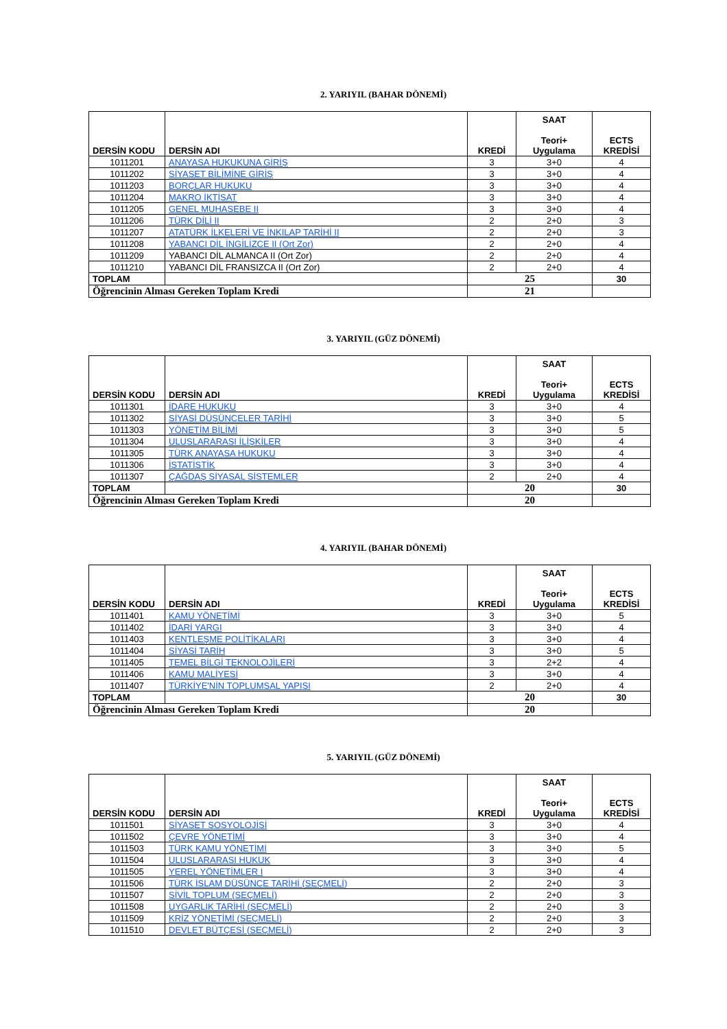2. YARIYIL (BAHAR DÖNEMİ)
| DERSİN KODU | DERSİN ADI | KREDİ | SAAT Teori+ Uygulama | ECTS KREDİSİ |
| --- | --- | --- | --- | --- |
| 1011201 | ANAYASA HUKUKUNA GİRİŞ | 3 | 3+0 | 4 |
| 1011202 | SİYASET BİLİMİNE GİRİŞ | 3 | 3+0 | 4 |
| 1011203 | BORÇLAR HUKUKU | 3 | 3+0 | 4 |
| 1011204 | MAKRO İKTİSAT | 3 | 3+0 | 4 |
| 1011205 | GENEL MUHASEBE II | 3 | 3+0 | 4 |
| 1011206 | TÜRK DİLİ II | 2 | 2+0 | 3 |
| 1011207 | ATATÜRK İLKELERİ VE İNKILAP TARİHİ II | 2 | 2+0 | 3 |
| 1011208 | YABANCI DİL İNGİLİZCE II (Ort Zor) | 2 | 2+0 | 4 |
| 1011209 | YABANCI DİL ALMANCA II (Ort Zor) | 2 | 2+0 | 4 |
| 1011210 | YABANCI DİL FRANSIZCA II (Ort Zor) | 2 | 2+0 | 4 |
| TOPLAM | | 25 | | 30 |
| Öğrencinin Alması Gereken Toplam Kredi | | 21 | | |
3. YARIYIL (GÜZ DÖNEMİ)
| DERSİN KODU | DERSİN ADI | KREDİ | SAAT Teori+ Uygulama | ECTS KREDİSİ |
| --- | --- | --- | --- | --- |
| 1011301 | İDARE HUKUKU | 3 | 3+0 | 4 |
| 1011302 | SİYASİ DÜŞÜNCELER TARİHİ | 3 | 3+0 | 5 |
| 1011303 | YÖNETİM BİLİMİ | 3 | 3+0 | 5 |
| 1011304 | ULUSLARARASI İLİŞKİLER | 3 | 3+0 | 4 |
| 1011305 | TÜRK ANAYASA HUKUKU | 3 | 3+0 | 4 |
| 1011306 | İSTATİSTİK | 3 | 3+0 | 4 |
| 1011307 | ÇAĞDAŞ SİYASAL SİSTEMLER | 2 | 2+0 | 4 |
| TOPLAM | | 20 | | 30 |
| Öğrencinin Alması Gereken Toplam Kredi | | 20 | | |
4. YARIYIL (BAHAR DÖNEMİ)
| DERSİN KODU | DERSİN ADI | KREDİ | SAAT Teori+ Uygulama | ECTS KREDİSİ |
| --- | --- | --- | --- | --- |
| 1011401 | KAMU YÖNETİMİ | 3 | 3+0 | 5 |
| 1011402 | İDARİ YARGI | 3 | 3+0 | 4 |
| 1011403 | KENTLEŞME POLİTİKALARI | 3 | 3+0 | 4 |
| 1011404 | SİYASİ TARİH | 3 | 3+0 | 5 |
| 1011405 | TEMEL BİLGİ TEKNOLOJİLERİ | 3 | 2+2 | 4 |
| 1011406 | KAMU MALİYESİ | 3 | 3+0 | 4 |
| 1011407 | TÜRKİYE'NİN TOPLUMSAL YAPISI | 2 | 2+0 | 4 |
| TOPLAM | | 20 | | 30 |
| Öğrencinin Alması Gereken Toplam Kredi | | 20 | | |
5. YARIYIL (GÜZ DÖNEMİ)
| DERSİN KODU | DERSİN ADI | KREDİ | SAAT Teori+ Uygulama | ECTS KREDİSİ |
| --- | --- | --- | --- | --- |
| 1011501 | SİYASET SOSYOLOJİSİ | 3 | 3+0 | 4 |
| 1011502 | ÇEVRE YÖNETİMİ | 3 | 3+0 | 4 |
| 1011503 | TÜRK KAMU YÖNETİMİ | 3 | 3+0 | 5 |
| 1011504 | ULUSLARARASI HUKUK | 3 | 3+0 | 4 |
| 1011505 | YEREL YÖNETİMLER I | 3 | 3+0 | 4 |
| 1011506 | TÜRK İSLAM DÜŞÜNCE TARİHİ (SEÇMELİ) | 2 | 2+0 | 3 |
| 1011507 | SİVİL TOPLUM (SEÇMELİ) | 2 | 2+0 | 3 |
| 1011508 | UYGARLIK TARİHİ (SEÇMELİ) | 2 | 2+0 | 3 |
| 1011509 | KRİZ YÖNETİMİ (SEÇMELİ) | 2 | 2+0 | 3 |
| 1011510 | DEVLET BÜTÇESİ (SEÇMELİ) | 2 | 2+0 | 3 |